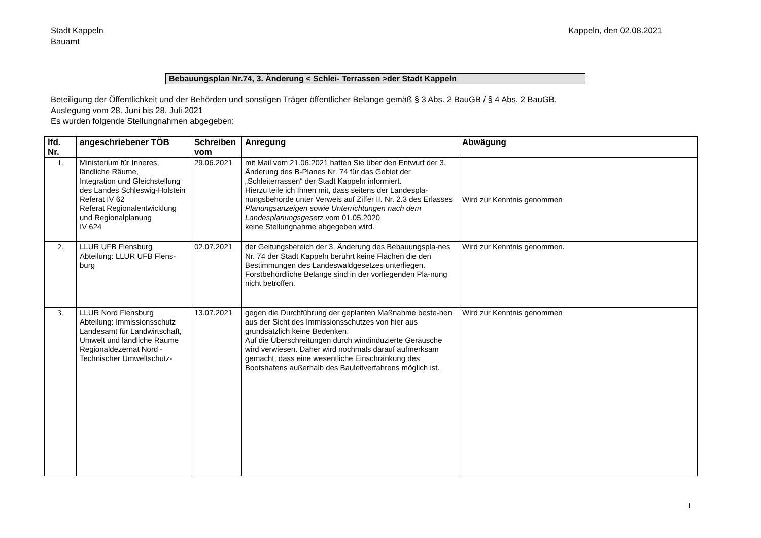Stadt Kappeln
Bauamt
Kappeln, den 02.08.2021
Bebauungsplan Nr.74, 3. Änderung < Schlei- Terrassen >der Stadt Kappeln
Beteiligung der Öffentlichkeit und der Behörden und sonstigen Träger öffentlicher Belange gemäß § 3 Abs. 2 BauGB / § 4 Abs. 2 BauGB,
Auslegung vom 28. Juni bis 28. Juli 2021
Es wurden folgende Stellungnahmen abgegeben:
| lfd. Nr. | angeschriebener TÖB | Schreiben vom | Anregung | Abwägung |
| --- | --- | --- | --- | --- |
| 1. | Ministerium für Inneres, ländliche Räume, Integration und Gleichstellung des Landes Schleswig-Holstein Referat IV 62 Referat Regionalentwicklung und Regionalplanung IV 624 | 29.06.2021 | mit Mail vom 21.06.2021 hatten Sie über den Entwurf der 3. Änderung des B-Planes Nr. 74 für das Gebiet der „Schleiterrassen“ der Stadt Kappeln informiert. Hierzu teile ich Ihnen mit, dass seitens der Landespla-nungsbehörde unter Verweis auf Ziffer II. Nr. 2.3 des Erlasses Planungsanzeigen sowie Unterrichtungen nach dem Landesplanungsgesetz vom 01.05.2020 keine Stellungnahme abgegeben wird. | Wird zur Kenntnis genommen |
| 2. | LLUR UFB Flensburg Abteilung: LLUR UFB Flens-burg | 02.07.2021 | der Geltungsbereich der 3. Änderung des Bebauungspla-nes Nr. 74 der Stadt Kappeln berührt keine Flächen die den Bestimmungen des Landeswaldgesetzes unterliegen. Forstbehördliche Belange sind in der vorliegenden Pla-nung nicht betroffen. | Wird zur Kenntnis genommen. |
| 3. | LLUR Nord Flensburg Abteilung: Immissionsschutz Landesamt für Landwirtschaft, Umwelt und ländliche Räume Regionaldezernat Nord - Technischer Umweltschutz- | 13.07.2021 | gegen die Durchführung der geplanten Maßnahme beste-hen aus der Sicht des Immissionsschutzes von hier aus grundsätzlich keine Bedenken. Auf die Überschreitungen durch windinduzierte Geräusche wird verwiesen. Daher wird nochmals darauf aufmerksam gemacht, dass eine wesentliche Einschränkung des Bootshafens außerhalb des Bauleitverfahrens möglich ist. | Wird zur Kenntnis genommen |
1